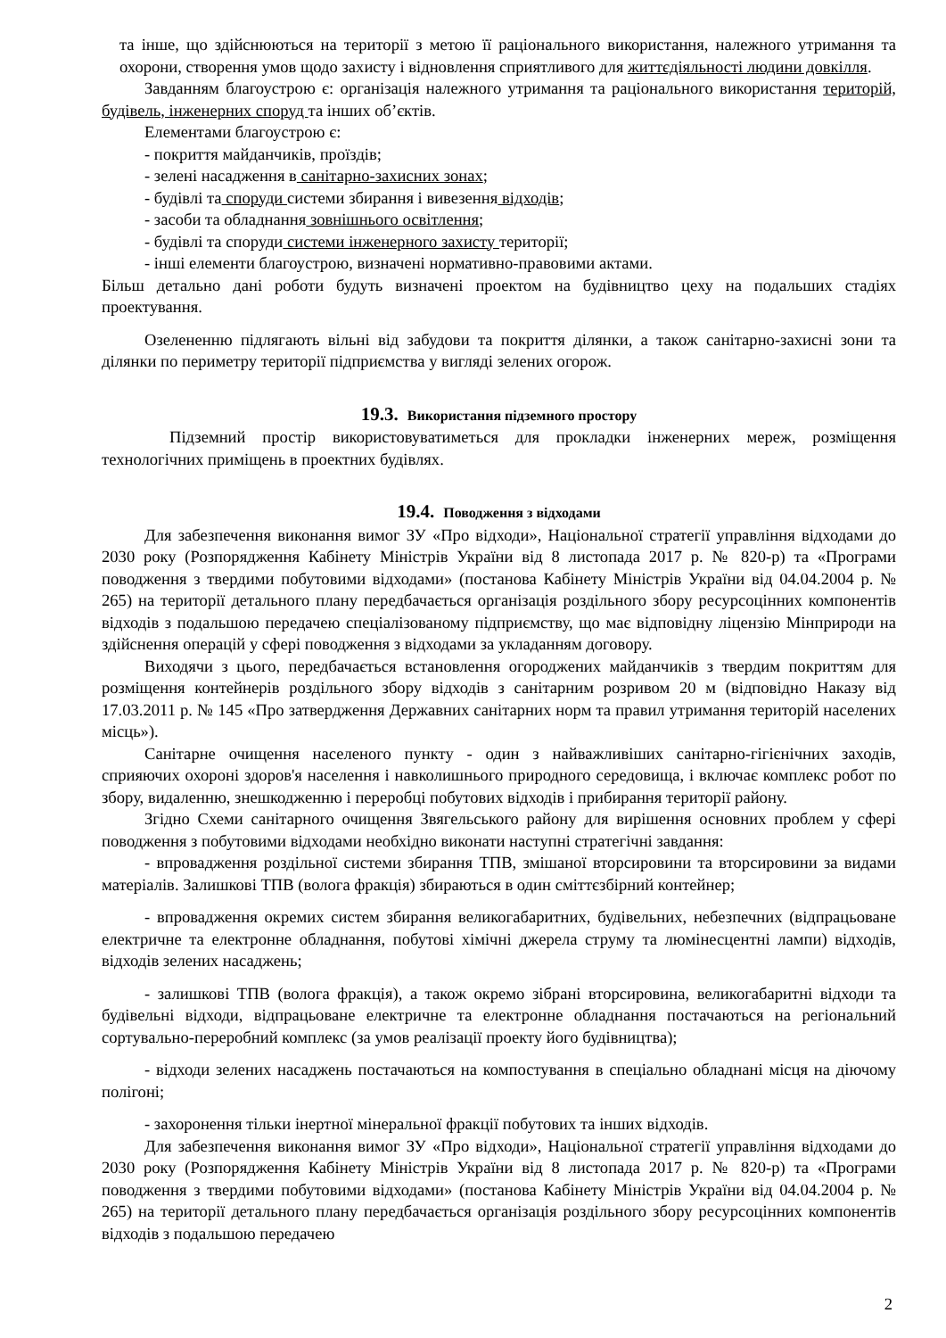та інше, що здійснюються на території з метою її раціонального використання, належного утримання та охорони, створення умов щодо захисту і відновлення сприятливого для життєдіяльності людини довкілля.
Завданням благоустрою є: організація належного утримання та раціонального використання територій, будівель, інженерних споруд та інших об’єктів.
Елементами благоустрою є:
- покриття майданчиків, проїздів;
- зелені насадження в санітарно-захисних зонах;
- будівлі та споруди системи збирання і вивезення відходів;
- засоби та обладнання зовнішнього освітлення;
- будівлі та споруди системи інженерного захисту території;
- інші елементи благоустрою, визначені нормативно-правовими актами.
Більш детально дані роботи будуть визначені проектом на будівництво цеху на подальших стадіях проектування.
Озелененню підлягають вільні від забудови та покриття ділянки, а також санітарно-захисні зони та ділянки по периметру території підприємства у вигляді зелених огорож.
19.3. Використання підземного простору
Підземний простір використовуватиметься для прокладки інженерних мереж, розміщення технологічних приміщень в проектних будівлях.
19.4. Поводження з відходами
Для забезпечення виконання вимог ЗУ «Про відходи», Національної стратегії управління відходами до 2030 року (Розпорядження Кабінету Міністрів України від 8 листопада 2017 р. № 820-р) та «Програми поводження з твердими побутовими відходами» (постанова Кабінету Міністрів України від 04.04.2004 р. № 265) на території детального плану передбачається організація роздільного збору ресурсоцінних компонентів відходів з подальшою передачею спеціалізованому підприємству, що має відповідну ліцензію Мінприроди на здійснення операцій у сфері поводження з відходами за укладанням договору.
Виходячи з цього, передбачається встановлення огороджених майданчиків з твердим покриттям для розміщення контейнерів роздільного збору відходів з санітарним розривом 20 м (відповідно Наказу від 17.03.2011 р. № 145 «Про затвердження Державних санітарних норм та правил утримання територій населених місць»).
Санітарне очищення населеного пункту - один з найважливіших санітарно-гігієнічних заходів, сприяючих охороні здоров'я населення і навколишнього природного середовища, і включає комплекс робот по збору, видаленню, знешкодженню і переробці побутових відходів і прибирання території району.
Згідно Схеми санітарного очищення Звягельського району для вирішення основних проблем у сфері поводження з побутовими відходами необхідно виконати наступні стратегічні завдання:
- впровадження роздільної системи збирання ТПВ, змішаної вторсировини та вторсировини за видами матеріалів. Залишкові ТПВ (волога фракція) збираються в один сміттєзбірний контейнер;
- впровадження окремих систем збирання великогабаритних, будівельних, небезпечних (відпрацьоване електричне та електронне обладнання, побутові хімічні джерела струму та люмінесцентні лампи) відходів, відходів зелених насаджень;
- залишкові ТПВ (волога фракція), а також окремо зібрані вторсировина, великогабаритні відходи та будівельні відходи, відпрацьоване електричне та електронне обладнання постачаються на регіональний сортувально-переробний комплекс (за умов реалізації проекту його будівництва);
- відходи зелених насаджень постачаються на компостування в спеціально обладнані місця на діючому полігоні;
- захоронення тільки інертної мінеральної фракції побутових та інших відходів.
Для забезпечення виконання вимог ЗУ «Про відходи», Національної стратегії управління відходами до 2030 року (Розпорядження Кабінету Міністрів України від 8 листопада 2017 р. № 820-р) та «Програми поводження з твердими побутовими відходами» (постанова Кабінету Міністрів України від 04.04.2004 р. № 265) на території детального плану передбачається організація роздільного збору ресурсоцінних компонентів відходів з подальшою передачею
2